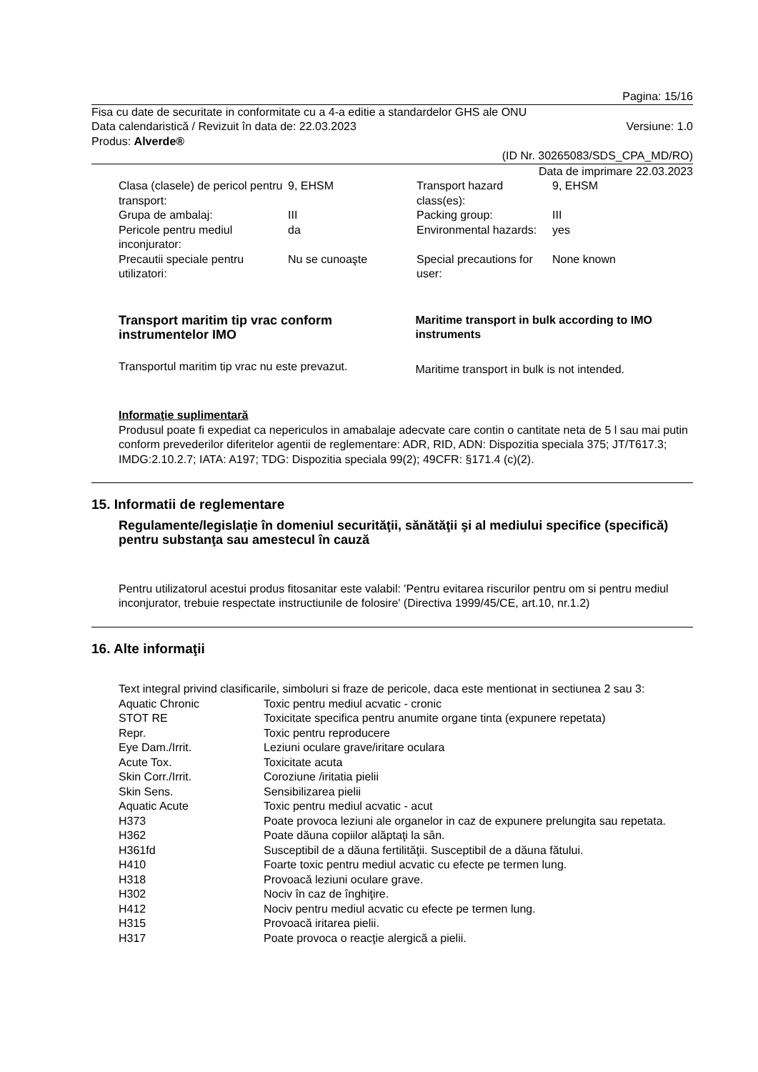Pagina: 15/16
Fisa cu date de securitate in conformitate cu a 4-a editie a standardelor GHS ale ONU
Data calendaristică / Revizuit în data de: 22.03.2023 Versiune: 1.0
Produs: Alverde®
(ID Nr. 30265083/SDS_CPA_MD/RO)
Data de imprimare 22.03.2023
| Clasa (clasele) de pericol pentru transport: | 9, EHSM | Transport hazard class(es): | 9, EHSM |
| Grupa de ambalaj: | III | Packing group: | III |
| Pericole pentru mediul inconjurator: | da | Environmental hazards: | yes |
| Precautii speciale pentru utilizatori: | Nu se cunoaşte | Special precautions for user: | None known |
Transport maritim tip vrac conform instrumentelor IMO
Transportul maritim tip vrac nu este prevazut.
Maritime transport in bulk according to IMO instruments
Maritime transport in bulk is not intended.
Informaţie suplimentară
Produsul poate fi expediat ca nepericulos in amabalaje adecvate care contin o cantitate neta de 5 l sau mai putin conform prevederilor diferitelor agentii de reglementare: ADR, RID, ADN: Dispozitia speciala 375; JT/T617.3; IMDG:2.10.2.7; IATA: A197; TDG: Dispozitia speciala 99(2); 49CFR: §171.4 (c)(2).
15. Informatii de reglementare
Regulamente/legislaţie în domeniul securităţii, sănătăţii şi al mediului specifice (specifică) pentru substanţa sau amestecul în cauză
Pentru utilizatorul acestui produs fitosanitar este valabil: 'Pentru evitarea riscurilor pentru om si pentru mediul inconjurator, trebuie respectate instructiunile de folosire' (Directiva 1999/45/CE, art.10, nr.1.2)
16. Alte informaţii
Text integral privind clasificarile, simboluri si fraze de pericole, daca este mentionat in sectiunea 2 sau 3:
| Aquatic Chronic | Toxic pentru mediul acvatic - cronic |
| STOT RE | Toxicitate specifica pentru anumite organe tinta (expunere repetata) |
| Repr. | Toxic pentru reproducere |
| Eye Dam./Irrit. | Leziuni oculare grave/iritare oculara |
| Acute Tox. | Toxicitate acuta |
| Skin Corr./Irrit. | Coroziune /iritatia pielii |
| Skin Sens. | Sensibilizarea pielii |
| Aquatic Acute | Toxic pentru mediul acvatic - acut |
| H373 | Poate provoca leziuni ale organelor in caz de expunere prelungita sau repetata. |
| H362 | Poate dăuna copiilor alăptaţi la sân. |
| H361fd | Susceptibil de a dăuna fertilităţii. Susceptibil de a dăuna fătului. |
| H410 | Foarte toxic pentru mediul acvatic cu efecte pe termen lung. |
| H318 | Provoacă leziuni oculare grave. |
| H302 | Nociv în caz de înghiţire. |
| H412 | Nociv pentru mediul acvatic cu efecte pe termen lung. |
| H315 | Provoacă iritarea pielii. |
| H317 | Poate provoca o reacţie alergică a pielii. |